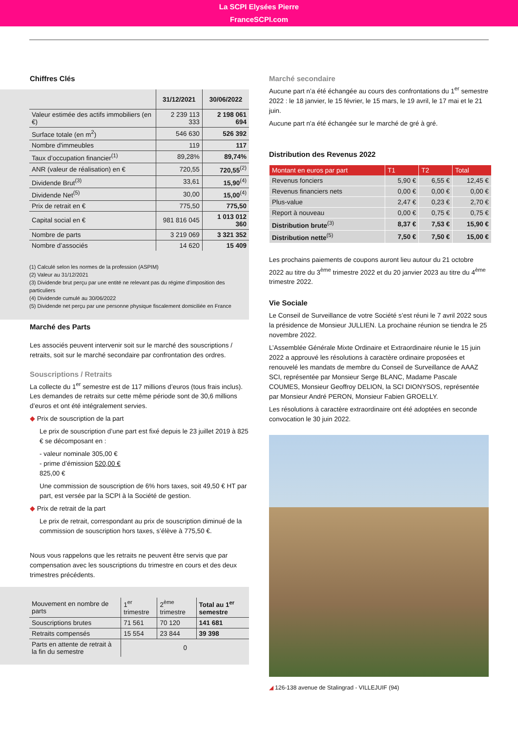La SCPI Elysées Pierre
FranceSCPI.com
Chiffres Clés
| | 31/12/2021 | 30/06/2022 |
| --- | --- | --- |
| Valeur estimée des actifs immobiliers (en €) | 2 239 113 333 | 2 198 061 694 |
| Surface totale (en m<sup>2</sup>) | 546 630 | 526 392 |
| Nombre d'immeubles | 119 | 117 |
| Taux d’occupation financier<sup>(1)</sup> | 89,28% | 89,74% |
| ANR (valeur de réalisation) en € | 720,55 | 720,55<sup>(2)</sup> |
| Dividende Brut<sup>(3)</sup> | 33,61 | 15,90<sup>(4)</sup> |
| Dividende Net<sup>(5)</sup> | 30,00 | 15,00<sup>(4)</sup> |
| Prix de retrait en € | 775,50 | 775,50 |
| Capital social en € | 981 816 045 | 1 013 012 360 |
| Nombre de parts | 3 219 069 | 3 321 352 |
| Nombre d’associés | 14 620 | 15 409 |
(1) Calculé selon les normes de la profession (ASPIM)
(2) Valeur au 31/12/2021
(3) Dividende brut perçu par une entité ne relevant pas du régime d’imposition des particuliers
(4) Dividende cumulé au 30/06/2022
(5) Dividende net perçu par une personne physique fiscalement domiciliée en France
Marché des Parts
Les associés peuvent intervenir soit sur le marché des souscriptions / retraits, soit sur le marché secondaire par confrontation des ordres.
Souscriptions / Retraits
La collecte du 1<sup>er</sup> semestre est de 117 millions d’euros (tous frais inclus). Les demandes de retraits sur cette même période sont de 30,6 millions d’euros et ont été intégralement servies.
◆ Prix de souscription de la part
Le prix de souscription d’une part est fixé depuis le 23 juillet 2019 à 825 € se décomposant en :
- valeur nominale 305,00 €
- prime d’émission 520,00 €
825,00 €
Une commission de souscription de 6% hors taxes, soit 49,50 € HT par part, est versée par la SCPI à la Société de gestion.
◆ Prix de retrait de la part
Le prix de retrait, correspondant au prix de souscription diminué de la commission de souscription hors taxes, s’élève à 775,50 €.
Nous vous rappelons que les retraits ne peuvent être servis que par compensation avec les souscriptions du trimestre en cours et des deux trimestres précédents.
| Mouvement en nombre de parts | 1<sup>er</sup> trimestre | 2<sup>ème</sup> trimestre | Total au 1<sup>er</sup> semestre |
| Souscriptions brutes | 71 561 | 70 120 | 141 681 |
| Retraits compensés | 15 554 | 23 844 | 39 398 |
| Parts en attente de retrait à la fin du semestre | 0 | | |
Marché secondaire
Aucune part n’a été échangée au cours des confrontations du 1<sup>er</sup> semestre 2022 : le 18 janvier, le 15 février, le 15 mars, le 19 avril, le 17 mai et le 21 juin.
Aucune part n'a été échangée sur le marché de gré à gré.
Distribution des Revenus 2022
| Montant en euros par part | T1 | T2 | Total |
| --- | --- | --- | --- |
| Revenus fonciers | 5,90 € | 6,55 € | 12,45 € |
| Revenus financiers nets | 0,00 € | 0,00 € | 0,00 € |
| Plus-value | 2,47 € | 0,23 € | 2,70 € |
| Report à nouveau | 0,00 € | 0,75 € | 0,75 € |
| Distribution brute<sup>(3)</sup> | 8,37 € | 7,53 € | 15,90 € |
| Distribution nette<sup>(5)</sup> | 7,50 € | 7,50 € | 15,00 € |
Les prochains paiements de coupons auront lieu autour du 21 octobre 2022 au titre du 3<sup>ème</sup> trimestre 2022 et du 20 janvier 2023 au titre du 4<sup>ème</sup> trimestre 2022.
Vie Sociale
Le Conseil de Surveillance de votre Société s’est réuni le 7 avril 2022 sous la présidence de Monsieur JULLIEN. La prochaine réunion se tiendra le 25 novembre 2022.
L’Assemblée Générale Mixte Ordinaire et Extraordinaire réunie le 15 juin 2022 a approuvé les résolutions à caractère ordinaire proposées et renouvelé les mandats de membre du Conseil de Surveillance de AAAZ SCI, représentée par Monsieur Serge BLANC, Madame Pascale COUMES, Monsieur Geoffroy DELION, la SCI DIONYSOS, représentée par Monsieur André PERON, Monsieur Fabien GROELLY.
Les résolutions à caractère extraordinaire ont été adoptées en seconde convocation le 30 juin 2022.
◢ 126-138 avenue de Stalingrad - VILLEJUIF (94)